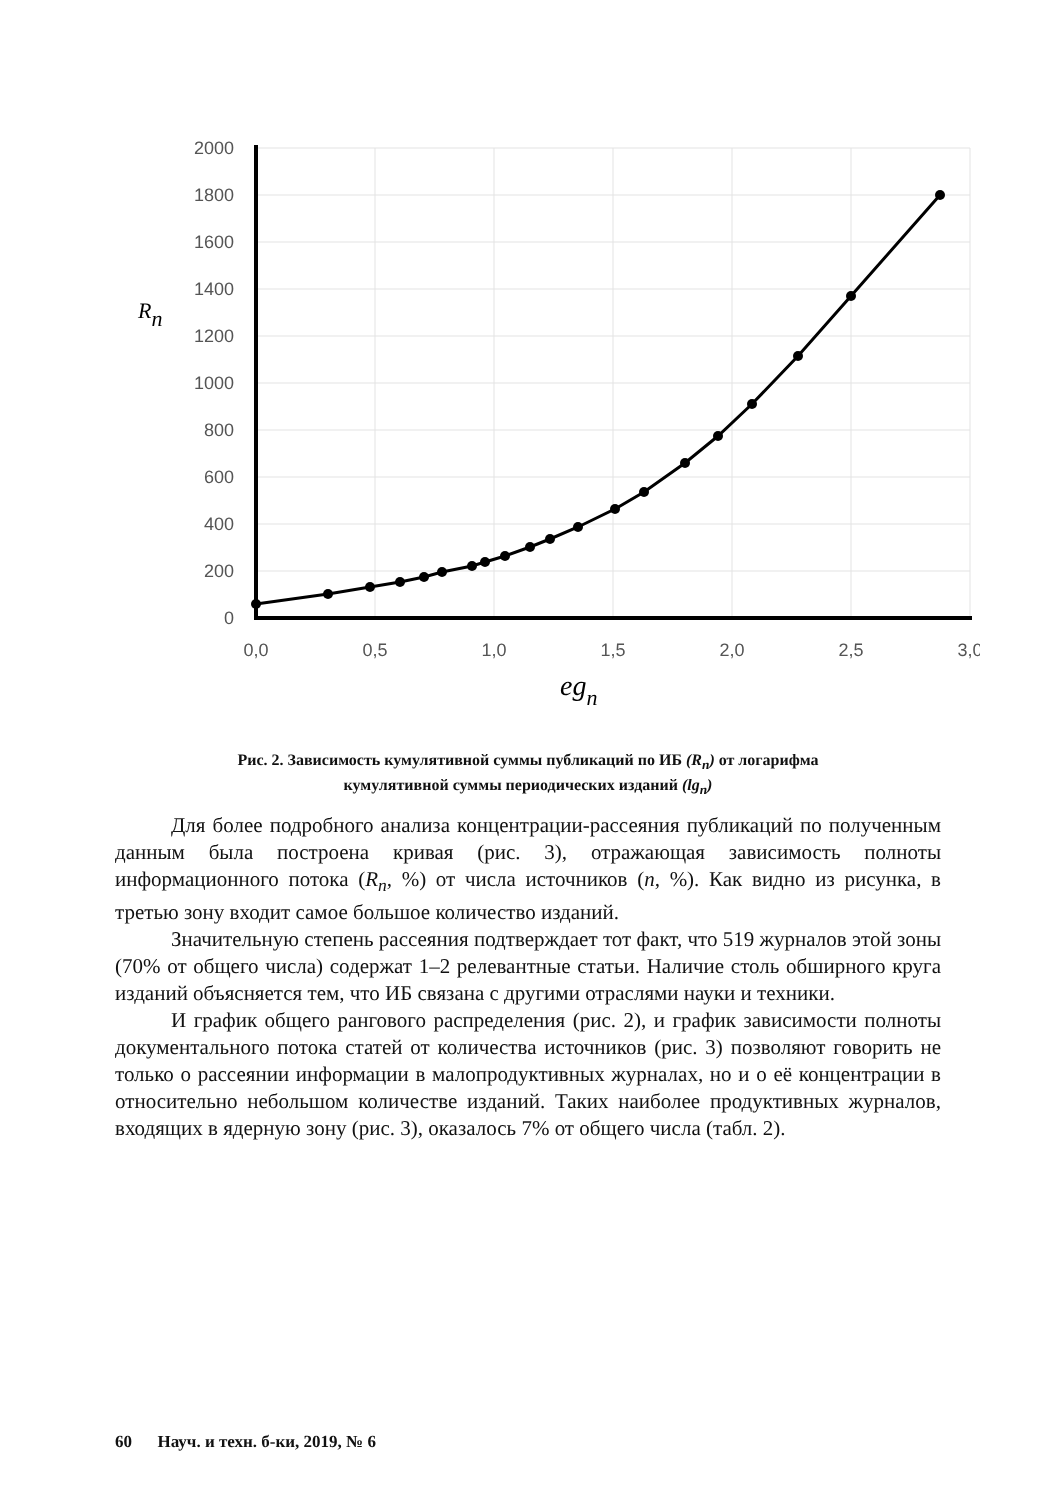2000
1800
1600
1400
1200
1000
800
600
400
200
0
0,0
0,5
1,0
1,5
2,0
2,5
3,0
Rn
egn
Рис. 2. Зависимость кумулятивной суммы публикаций по ИБ (R<sub>n</sub>) от логарифма
кумулятивной суммы периодических изданий (lg<sub>n</sub>)
Для более подробного анализа концентрации-рассеяния публикаций по полученным данным была построена кривая (рис. 3), отражающая зависимость полноты информационного потока (R<sub>n</sub>, %) от числа источников (n, %). Как видно из рисунка, в третью зону входит самое большое количество изданий.
Значительную степень рассеяния подтверждает тот факт, что 519 журналов этой зоны (70% от общего числа) содержат 1–2 релевантные статьи. Наличие столь обширного круга изданий объясняется тем, что ИБ связана с другими отраслями науки и техники.
И график общего рангового распределения (рис. 2), и график зависимости полноты документального потока статей от количества источников (рис. 3) позволяют говорить не только о рассеянии информации в малопродуктивных журналах, но и о её концентрации в относительно небольшом количестве изданий. Таких наиболее продуктивных журналов, входящих в ядерную зону (рис. 3), оказалось 7% от общего числа (табл. 2).
60 Науч. и техн. б-ки, 2019, № 6